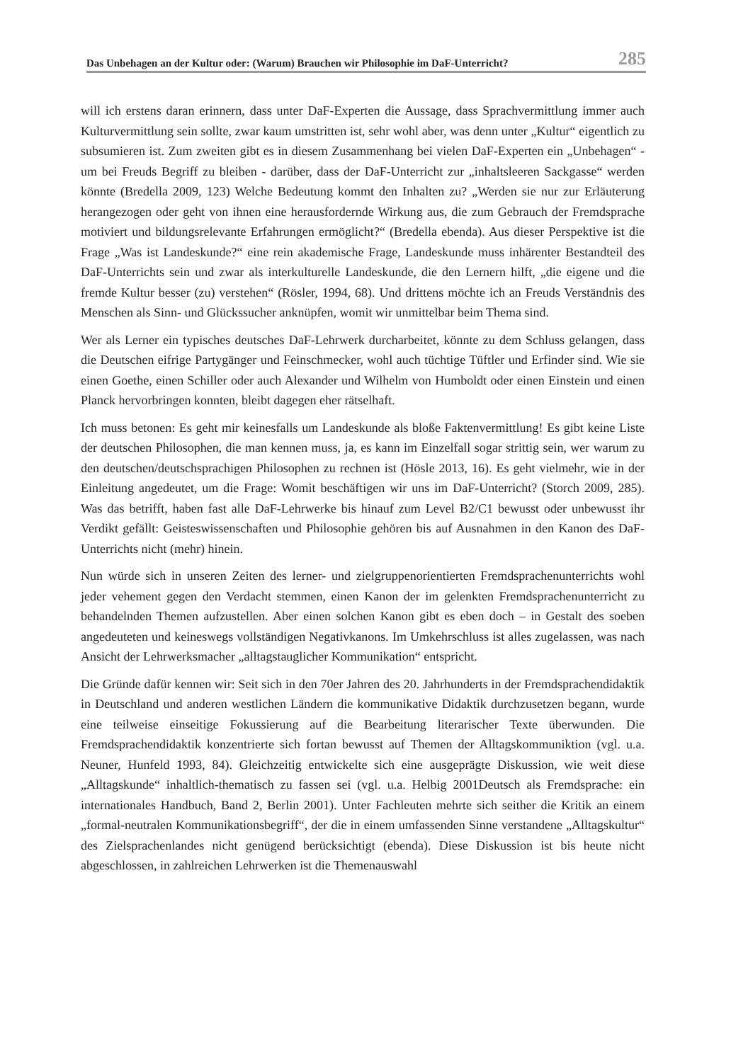Das Unbehagen an der Kultur oder: (Warum) Brauchen wir Philosophie im DaF-Unterricht? 285
will ich erstens daran erinnern, dass unter DaF-Experten die Aussage, dass Sprachvermittlung immer auch Kulturvermittlung sein sollte, zwar kaum umstritten ist, sehr wohl aber, was denn unter „Kultur“ eigentlich zu subsumieren ist. Zum zweiten gibt es in diesem Zusammenhang bei vielen DaF-Experten ein „Unbehagen“ - um bei Freuds Begriff zu bleiben - darüber, dass der DaF-Unterricht zur „inhaltsleeren Sackgasse“ werden könnte (Bredella 2009, 123) Welche Bedeutung kommt den Inhalten zu? „Werden sie nur zur Erläuterung herangezogen oder geht von ihnen eine herausfordernde Wirkung aus, die zum Gebrauch der Fremdsprache motiviert und bildungsrelevante Erfahrungen ermöglicht?“ (Bredella ebenda). Aus dieser Perspektive ist die Frage „Was ist Landeskunde?“ eine rein akademische Frage, Landeskunde muss inhärenter Bestandteil des DaF-Unterrichts sein und zwar als interkulturelle Landeskunde, die den Lernern hilft, „die eigene und die fremde Kultur besser (zu) verstehen“ (Rösler, 1994, 68). Und drittens möchte ich an Freuds Verständnis des Menschen als Sinn- und Glückssucher anknüpfen, womit wir unmittelbar beim Thema sind.
Wer als Lerner ein typisches deutsches DaF-Lehrwerk durcharbeitet, könnte zu dem Schluss gelangen, dass die Deutschen eifrige Partygänger und Feinschmecker, wohl auch tüchtige Tüftler und Erfinder sind. Wie sie einen Goethe, einen Schiller oder auch Alexander und Wilhelm von Humboldt oder einen Einstein und einen Planck hervorbringen konnten, bleibt dagegen eher rätselhaft.
Ich muss betonen: Es geht mir keinesfalls um Landeskunde als bloße Faktenvermittlung! Es gibt keine Liste der deutschen Philosophen, die man kennen muss, ja, es kann im Einzelfall sogar strittig sein, wer warum zu den deutschen/deutschsprachigen Philosophen zu rechnen ist (Hösle 2013, 16). Es geht vielmehr, wie in der Einleitung angedeutet, um die Frage: Womit beschäftigen wir uns im DaF-Unterricht? (Storch 2009, 285). Was das betrifft, haben fast alle DaF-Lehrwerke bis hinauf zum Level B2/C1 bewusst oder unbewusst ihr Verdikt gefällt: Geisteswissenschaften und Philosophie gehören bis auf Ausnahmen in den Kanon des DaF-Unterrichts nicht (mehr) hinein.
Nun würde sich in unseren Zeiten des lerner- und zielgruppenorientierten Fremdsprachenunterrichts wohl jeder vehement gegen den Verdacht stemmen, einen Kanon der im gelenkten Fremdsprachenunterricht zu behandelnden Themen aufzustellen. Aber einen solchen Kanon gibt es eben doch – in Gestalt des soeben angedeuteten und keineswegs vollständigen Negativkanons. Im Umkehrschluss ist alles zugelassen, was nach Ansicht der Lehrwerksmacher „alltagstauglicher Kommunikation“ entspricht.
Die Gründe dafür kennen wir: Seit sich in den 70er Jahren des 20. Jahrhunderts in der Fremdsprachendidaktik in Deutschland und anderen westlichen Ländern die kommunikative Didaktik durchzusetzen begann, wurde eine teilweise einseitige Fokussierung auf die Bearbeitung literarischer Texte überwunden. Die Fremdsprachendidaktik konzentrierte sich fortan bewusst auf Themen der Alltagskommuniktion (vgl. u.a. Neuner, Hunfeld 1993, 84). Gleichzeitig entwickelte sich eine ausgeprägte Diskussion, wie weit diese „Alltagskunde“ inhaltlich-thematisch zu fassen sei (vgl. u.a. Helbig 2001Deutsch als Fremdsprache: ein internationales Handbuch, Band 2, Berlin 2001). Unter Fachleuten mehrte sich seither die Kritik an einem „formal-neutralen Kommunikationsbegriff“, der die in einem umfassenden Sinne verstandene „Alltagskultur“ des Zielsprachenlandes nicht genügend berücksichtigt (ebenda). Diese Diskussion ist bis heute nicht abgeschlossen, in zahlreichen Lehrwerken ist die Themenauswahl